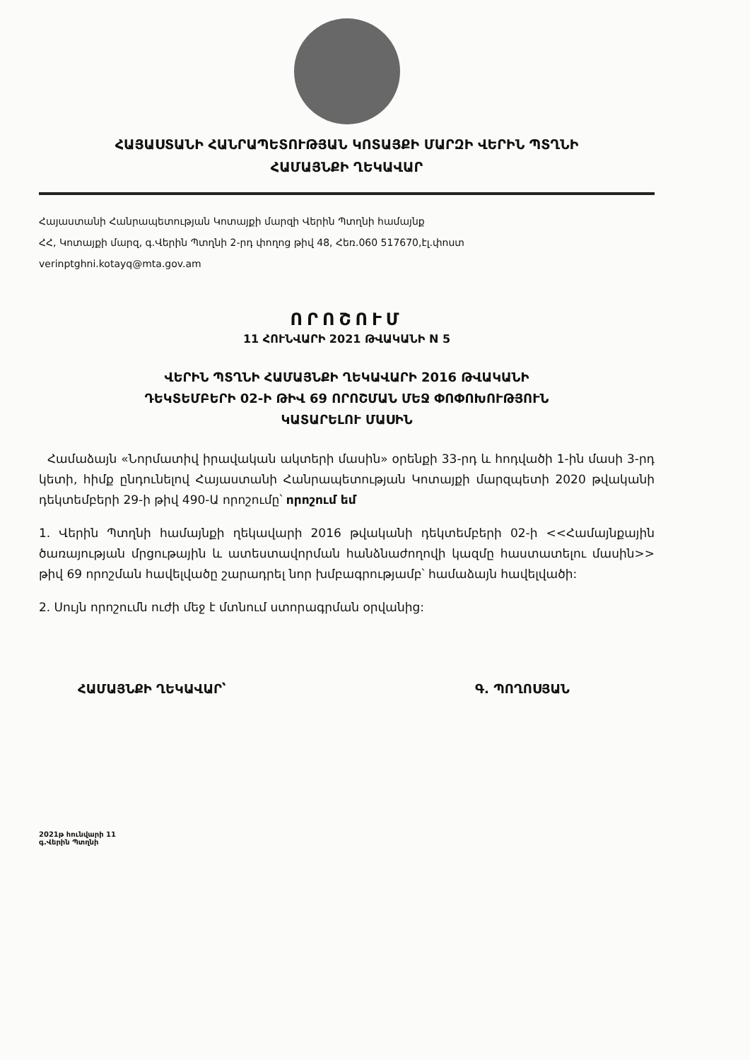ՀԱՅԱՍՏԱՆԻ ՀԱՆՐԱՊԵՏՈՒԹՅԱՆ ԿՈՏԱՅՔԻ ՄԱՐԶԻ ՎԵՐԻՆ ՊՏՂՆԻ
ՀԱՄԱՅՆՔԻ ՂԵԿԱՎԱՐ
Հայաստանի Հանրապետության Կոտայքի մարզի Վերին Պտղնի համայնք
ՀՀ, Կոտայքի մարզ, գ.Վերին Պտղնի 2-րդ փողոց թիվ 48, Հեռ.060 517670,էլ.փոստ
verinptghni.kotayq@mta.gov.am
ՈՐՈՇՈՒՄ
11 ՀՈՒՆՎԱՐԻ 2021 ԹՎԱԿԱՆԻ N 5
ՎԵՐԻՆ ՊՏՂՆԻ ՀԱՄԱՅՆՔԻ ՂԵԿԱՎԱՐԻ 2016 ԹՎԱԿԱՆԻ
ԴԵԿՏԵՄԲԵՐԻ 02-Ի ԹԻՎ 69 ՈՐՈՇՄԱՆ ՄԵՋ ՓՈՓՈԽՈՒԹՅՈՒՆ
ԿԱՏԱՐԵԼՈՒ ՄԱՍԻՆ
Համաձայն «Նորմատիվ իրավական ակտերի մասին» օրենքի 33-րդ և հոդվածի 1-ին մասի 3-րդ կետի, հիմք ընդունելով Հայաստանի Հանրապետության Կոտայքի մարզպետի 2020 թվականի դեկտեմբերի 29-ի թիվ 490-Ա որոշումը՝ որոշում եմ
1. Վերին Պտղնի համայնքի ղեկավարի 2016 թվականի դեկտեմբերի 02-ի <<Համայնքային ծառայության մրցութային և ատեստավորման հանձնաժողովի կազմը հաստատելու մասին>> թիվ 69 որոշման հավելվածը շարադրել նոր խմբագրությամբ՝ համաձայն հավելվածի:
2. Սույն որոշումն ուժի մեջ է մտնում ստորագրման օրվանից:
ՀԱՄԱՅՆՔԻ ՂԵԿԱՎԱՐ՝ Գ. ՊՈՂՈՍՅԱՆ
2021թ հունվարի 11
գ.Վերին Պտղնի